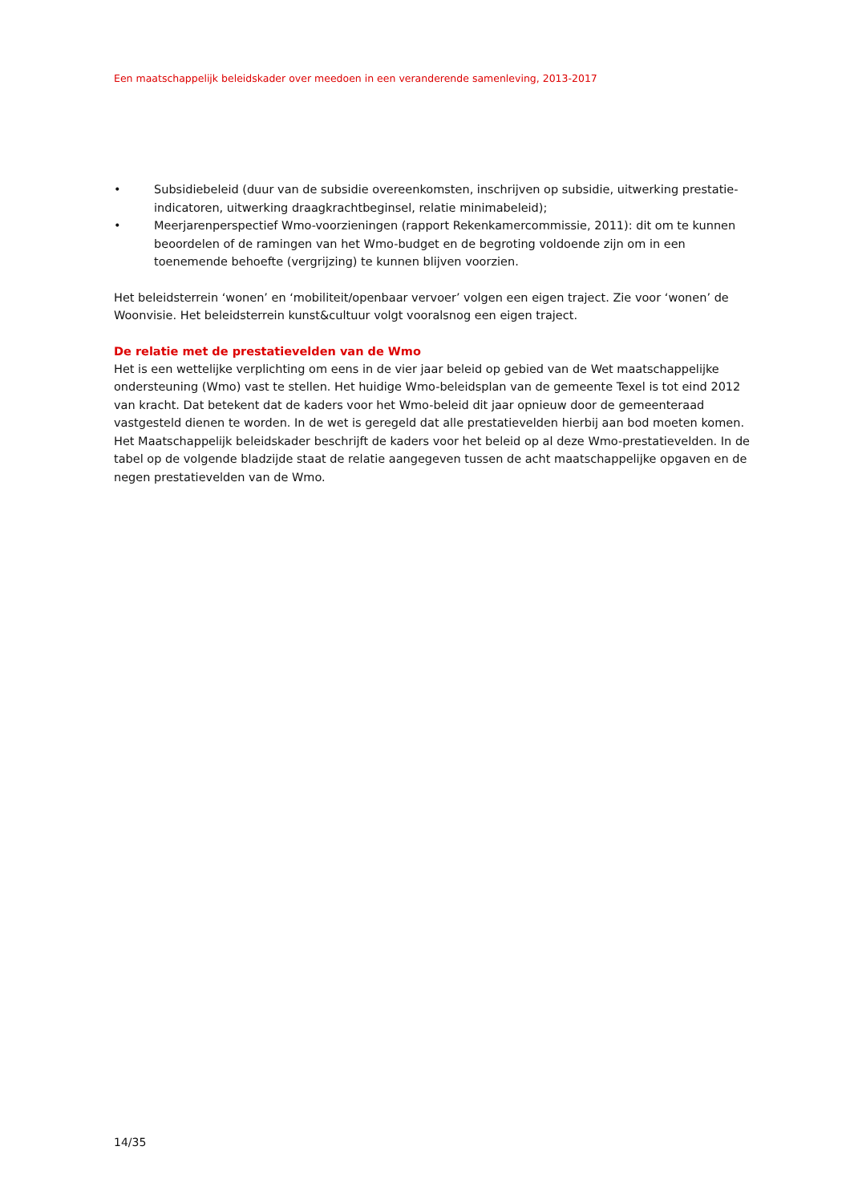Een maatschappelijk beleidskader over meedoen in een veranderende samenleving, 2013-2017
• Subsidiebeleid (duur van de subsidie overeenkomsten, inschrijven op subsidie, uitwerking prestatie-indicatoren, uitwerking draagkrachtbeginsel, relatie minimabeleid);
• Meerjarenperspectief Wmo-voorzieningen (rapport Rekenkamercommissie, 2011): dit om te kunnen beoordelen of de ramingen van het Wmo-budget en de begroting voldoende zijn om in een toenemende behoefte (vergrijzing) te kunnen blijven voorzien.
Het beleidsterrein ‘wonen’ en ‘mobiliteit/openbaar vervoer’ volgen een eigen traject. Zie voor ‘wonen’ de Woonvisie. Het beleidsterrein kunst&cultuur volgt vooralsnog een eigen traject.
De relatie met de prestatievelden van de Wmo
Het is een wettelijke verplichting om eens in de vier jaar beleid op gebied van de Wet maatschappelijke ondersteuning (Wmo) vast te stellen. Het huidige Wmo-beleidsplan van de gemeente Texel is tot eind 2012 van kracht. Dat betekent dat de kaders voor het Wmo-beleid dit jaar opnieuw door de gemeenteraad vastgesteld dienen te worden. In de wet is geregeld dat alle prestatievelden hierbij aan bod moeten komen. Het Maatschappelijk beleidskader beschrijft de kaders voor het beleid op al deze Wmo-prestatievelden. In de tabel op de volgende bladzijde staat de relatie aangegeven tussen de acht maatschappelijke opgaven en de negen prestatievelden van de Wmo.
14/35